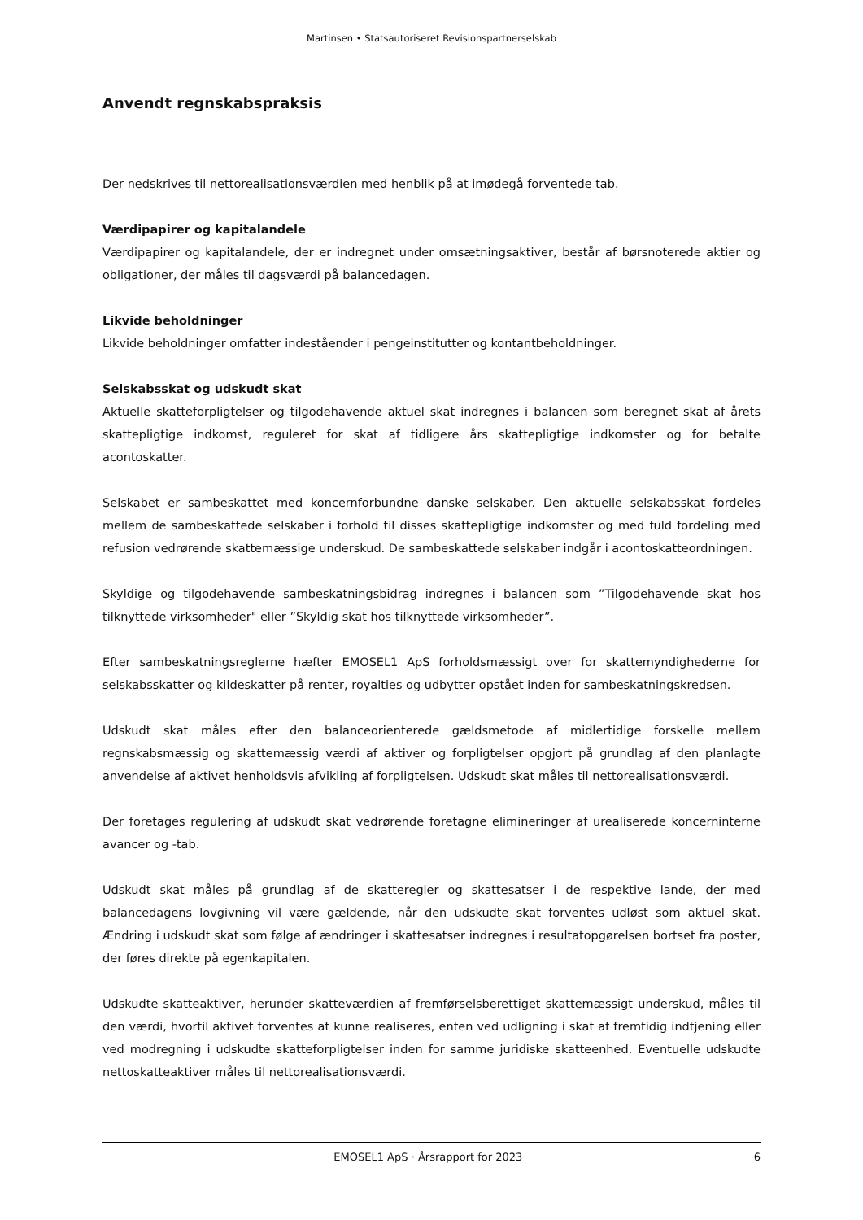Martinsen • Statsautoriseret Revisionspartnerselskab
Anvendt regnskabspraksis
Der nedskrives til nettorealisationsværdien med henblik på at imødegå forventede tab.
Værdipapirer og kapitalandele
Værdipapirer og kapitalandele, der er indregnet under omsætningsaktiver, består af børsnoterede aktier og obligationer, der måles til dagsværdi på balancedagen.
Likvide beholdninger
Likvide beholdninger omfatter indeståender i pengeinstitutter og kontantbeholdninger.
Selskabsskat og udskudt skat
Aktuelle skatteforpligtelser og tilgodehavende aktuel skat indregnes i balancen som beregnet skat af årets skattepligtige indkomst, reguleret for skat af tidligere års skattepligtige indkomster og for betalte acontoskatter.
Selskabet er sambeskattet med koncernforbundne danske selskaber. Den aktuelle selskabsskat fordeles mellem de sambeskattede selskaber i forhold til disses skattepligtige indkomster og med fuld fordeling med refusion vedrørende skattemæssige underskud. De sambeskattede selskaber indgår i acontoskatteordningen.
Skyldige og tilgodehavende sambeskatningsbidrag indregnes i balancen som ”Tilgodehavende skat hos tilknyttede virksomheder" eller ”Skyldig skat hos tilknyttede virksomheder”.
Efter sambeskatningsreglerne hæfter EMOSEL1 ApS forholdsmæssigt over for skattemyndighederne for selskabsskatter og kildeskatter på renter, royalties og udbytter opstået inden for sambeskatningskredsen.
Udskudt skat måles efter den balanceorienterede gældsmetode af midlertidige forskelle mellem regnskabsmæssig og skattemæssig værdi af aktiver og forpligtelser opgjort på grundlag af den planlagte anvendelse af aktivet henholdsvis afvikling af forpligtelsen. Udskudt skat måles til nettorealisationsværdi.
Der foretages regulering af udskudt skat vedrørende foretagne elimineringer af urealiserede koncerninterne avancer og -tab.
Udskudt skat måles på grundlag af de skatteregler og skattesatser i de respektive lande, der med balancedagens lovgivning vil være gældende, når den udskudte skat forventes udløst som aktuel skat. Ændring i udskudt skat som følge af ændringer i skattesatser indregnes i resultatopgørelsen bortset fra poster, der føres direkte på egenkapitalen.
Udskudte skatteaktiver, herunder skatteværdien af fremførselsberettiget skattemæssigt underskud, måles til den værdi, hvortil aktivet forventes at kunne realiseres, enten ved udligning i skat af fremtidig indtjening eller ved modregning i udskudte skatteforpligtelser inden for samme juridiske skatteenhed. Eventuelle udskudte nettoskatteaktiver måles til nettorealisationsværdi.
EMOSEL1 ApS · Årsrapport for 2023 6